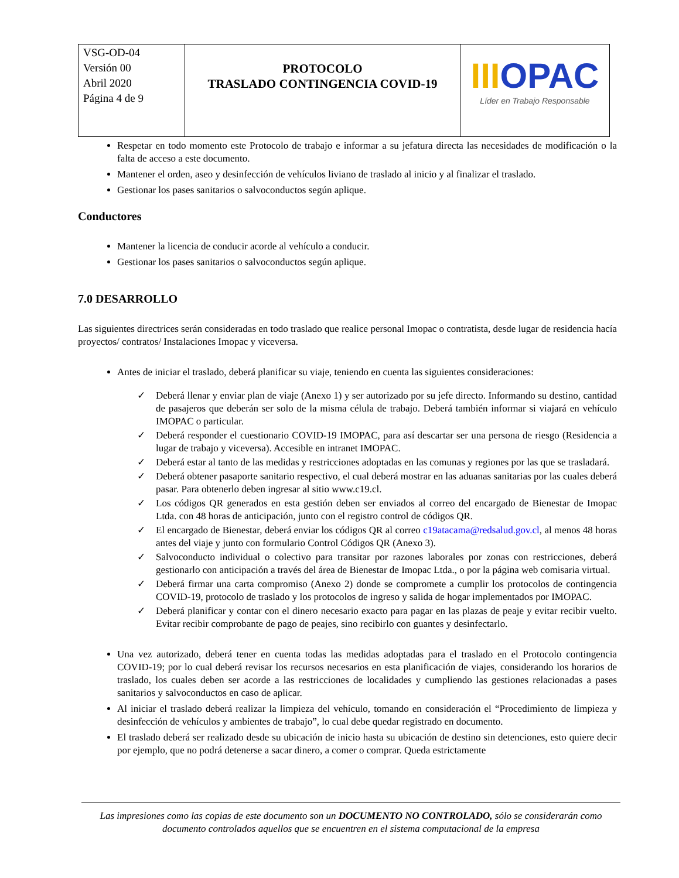| VSG-OD-04 Versión 00 Abril 2020 Página 4 de 9 | PROTOCOLO TRASLADO CONTINGENCIA COVID-19 | III OPAC Líder en Trabajo Responsable |
Respetar en todo momento este Protocolo de trabajo e informar a su jefatura directa las necesidades de modificación o la falta de acceso a este documento.
Mantener el orden, aseo y desinfección de vehículos liviano de traslado al inicio y al finalizar el traslado.
Gestionar los pases sanitarios o salvoconductos según aplique.
Conductores
Mantener la licencia de conducir acorde al vehículo a conducir.
Gestionar los pases sanitarios o salvoconductos según aplique.
7.0 DESARROLLO
Las siguientes directrices serán consideradas en todo traslado que realice personal Imopac o contratista, desde lugar de residencia hacía proyectos/ contratos/ Instalaciones Imopac y viceversa.
Antes de iniciar el traslado, deberá planificar su viaje, teniendo en cuenta las siguientes consideraciones:
✓ Deberá llenar y enviar plan de viaje (Anexo 1) y ser autorizado por su jefe directo. Informando su destino, cantidad de pasajeros que deberán ser solo de la misma célula de trabajo. Deberá también informar si viajará en vehículo IMOPAC o particular.
✓ Deberá responder el cuestionario COVID-19 IMOPAC, para así descartar ser una persona de riesgo (Residencia a lugar de trabajo y viceversa). Accesible en intranet IMOPAC.
✓ Deberá estar al tanto de las medidas y restricciones adoptadas en las comunas y regiones por las que se trasladará.
✓ Deberá obtener pasaporte sanitario respectivo, el cual deberá mostrar en las aduanas sanitarias por las cuales deberá pasar. Para obtenerlo deben ingresar al sitio www.c19.cl.
✓ Los códigos QR generados en esta gestión deben ser enviados al correo del encargado de Bienestar de Imopac Ltda. con 48 horas de anticipación, junto con el registro control de códigos QR.
✓ El encargado de Bienestar, deberá enviar los códigos QR al correo c19atacama@redsalud.gov.cl, al menos 48 horas antes del viaje y junto con formulario Control Códigos QR (Anexo 3).
✓ Salvoconducto individual o colectivo para transitar por razones laborales por zonas con restricciones, deberá gestionarlo con anticipación a través del área de Bienestar de Imopac Ltda., o por la página web comisaria virtual.
✓ Deberá firmar una carta compromiso (Anexo 2) donde se compromete a cumplir los protocolos de contingencia COVID-19, protocolo de traslado y los protocolos de ingreso y salida de hogar implementados por IMOPAC.
✓ Deberá planificar y contar con el dinero necesario exacto para pagar en las plazas de peaje y evitar recibir vuelto. Evitar recibir comprobante de pago de peajes, sino recibirlo con guantes y desinfectarlo.
Una vez autorizado, deberá tener en cuenta todas las medidas adoptadas para el traslado en el Protocolo contingencia COVID-19; por lo cual deberá revisar los recursos necesarios en esta planificación de viajes, considerando los horarios de traslado, los cuales deben ser acorde a las restricciones de localidades y cumpliendo las gestiones relacionadas a pases sanitarios y salvoconductos en caso de aplicar.
Al iniciar el traslado deberá realizar la limpieza del vehículo, tomando en consideración el “Procedimiento de limpieza y desinfección de vehículos y ambientes de trabajo”, lo cual debe quedar registrado en documento.
El traslado deberá ser realizado desde su ubicación de inicio hasta su ubicación de destino sin detenciones, esto quiere decir por ejemplo, que no podrá detenerse a sacar dinero, a comer o comprar. Queda estrictamente
Las impresiones como las copias de este documento son un DOCUMENTO NO CONTROLADO, sólo se considerarán como documento controlados aquellos que se encuentren en el sistema computacional de la empresa